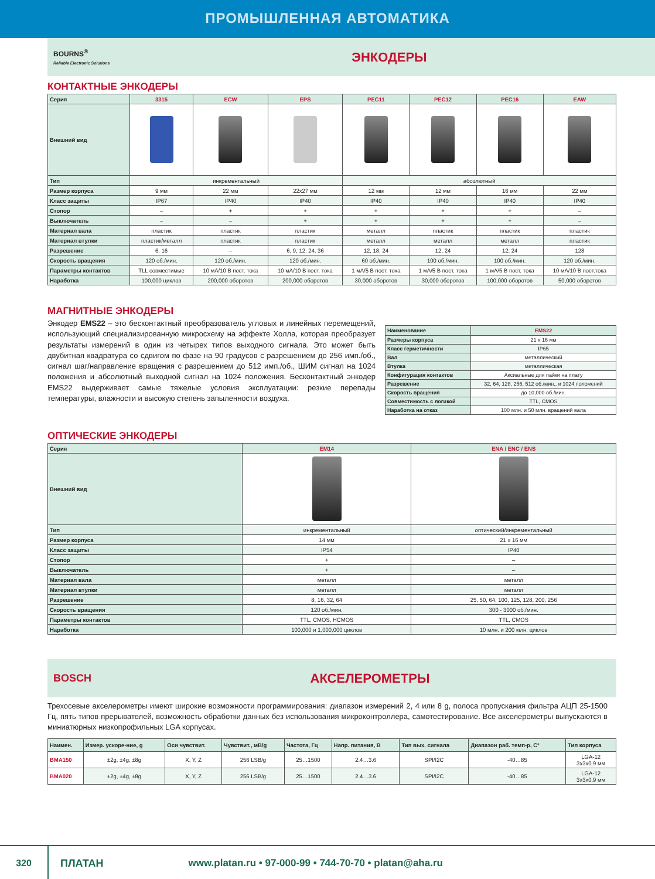ПРОМЫШЛЕННАЯ АВТОМАТИКА
BOURNS<sup>®</sup>
Reliable Electronic Solutions
ЭНКОДЕРЫ
КОНТАКТНЫЕ ЭНКОДЕРЫ
| Серия | 3315 | ECW | EPS | PEC11 | PEC12 | PEC16 | EAW |
| --- | --- | --- | --- | --- | --- | --- | --- |
| Внешний вид | | | | | | | |
| Тип | инкрементальный | | | абсолютный | | | |
| Размер корпуса | 9 мм | 22 мм | 22x27 мм | 12 мм | 12 мм | 16 мм | 22 мм |
| Класс защиты | IP67 | IP40 | IP40 | IP40 | IP40 | IP40 | IP40 |
| Стопор | – | + | + | + | + | + | – |
| Выключатель | – | – | + | + | + | + | – |
| Материал вала | пластик | пластик | пластик | металл | пластик | пластик | пластик |
| Материал втулки | пластик/металл | пластик | пластик | металл | металл | металл | пластик |
| Разрешение | 6, 16 | – | 6, 9, 12. 24, 36 | 12, 18, 24 | 12, 24 | 12, 24 | 128 |
| Скорость вращения | 120 об./мин. | 120 об./мин. | 120 об./мин. | 60 об./мин. | 100 об./мин. | 100 об./мин. | 120 об./мин. |
| Параметры контактов | TLL совместимые | 10 мА/10 В пост. тока | 10 мА/10 В пост. тока | 1 мА/5 В пост. тока | 1 мА/5 В пост. тока | 1 мА/5 В пост. тока | 10 мА/10 В пост.тока |
| Наработка | 100,000 циклов | 200,000 оборотов | 200,000 оборотов | 30,000 оборотов | 30,000 оборотов | 100,000 оборотов | 50,000 оборотов |
МАГНИТНЫЕ ЭНКОДЕРЫ
Энкодер EMS22 – это бесконтактный преобразователь угловых и линейных перемещений, использующий специализированную микросхему на эффекте Холла, которая преобразует результаты измерений в один из четырех типов выходного сигнала. Это может быть двубитная квадратура со сдвигом по фазе на 90 градусов с разрешением до 256 имп./об., сигнал шаг/направление вращения с разрешением до 512 имп./об., ШИМ сигнал на 1024 положения и абсолютный выходной сигнал на 1024 положения. Бесконтактный энкодер EMS22 выдерживает самые тяжелые условия эксплуатации: резкие перепады температуры, влажности и высокую степень запыленности воздуха.
| Наименование | EMS22 |
| --- | --- |
| Размеры корпуса | 21 x 16 мм |
| Класс герметичности | IP65 |
| Вал | металлический |
| Втулка | металлическая |
| Конфигурация контактов | Аксиальные для пайки на плату |
| Разрешение | 32, 64, 128, 256, 512 об./мин., и 1024 положений |
| Скорость вращения | до 10,000 об./мин. |
| Совместимость с логикой | TTL, CMOS |
| Наработка на отказ | 100 млн. и 50 млн. вращений вала |
ОПТИЧЕСКИЕ ЭНКОДЕРЫ
| Серия | EM14 | ENA / ENC / ENS |
| --- | --- | --- |
| Внешний вид | | |
| Тип | инкрементальный | оптический/инкрементальный |
| Размер корпуса | 14 мм | 21 x 16 мм |
| Класс защиты | IP54 | IP40 |
| Стопор | + | – |
| Выключатель | + | – |
| Материал вала | металл | металл |
| Материал втулки | металл | металл |
| Разрешение | 8, 16, 32, 64 | 25, 50, 64, 100, 125, 128, 200, 256 |
| Скорость вращения | 120 об./мин. | 300 - 3000 об./мин. |
| Параметры контактов | TTL, CMOS, HCMOS | TTL, CMOS |
| Наработка | 100,000 и 1,000,000 циклов | 10 млн. и 200 млн. циклов |
BOSCH
АКСЕЛЕРОМЕТРЫ
Трехосевые акселерометры имеют широкие возможности программирования: диапазон измерений 2, 4 или 8 g, полоса пропускания фильтра АЦП 25-1500 Гц, пять типов прерывателей, возможность обработки данных без использования микроконтроллера, самотестирование. Все акселерометры выпускаются в миниатюрных низкопрофильных LGA корпусах.
| Наимен. | Измер. ускоре-ние, g | Оси чувствит. | Чувствит., мВ/g | Частота, Гц | Напр. питания, В | Тип вых. сигнала | Диапазон раб. темп-р, С° | Тип корпуса |
| --- | --- | --- | --- | --- | --- | --- | --- | --- |
| BMA150 | ±2g, ±4g, ±8g | X, Y, Z | 256 LSB/g | 25…1500 | 2.4…3.6 | SPI/I2C | -40…85 | LGA-12 3x3x0.9 мм |
| BMA020 | ±2g, ±4g, ±8g | X, Y, Z | 256 LSB/g | 25…1500 | 2.4…3.6 | SPI/I2C | -40…85 | LGA-12 3x3x0.9 мм |
320 ПЛАТАН www.platan.ru • 97-000-99 • 744-70-70 • platan@aha.ru